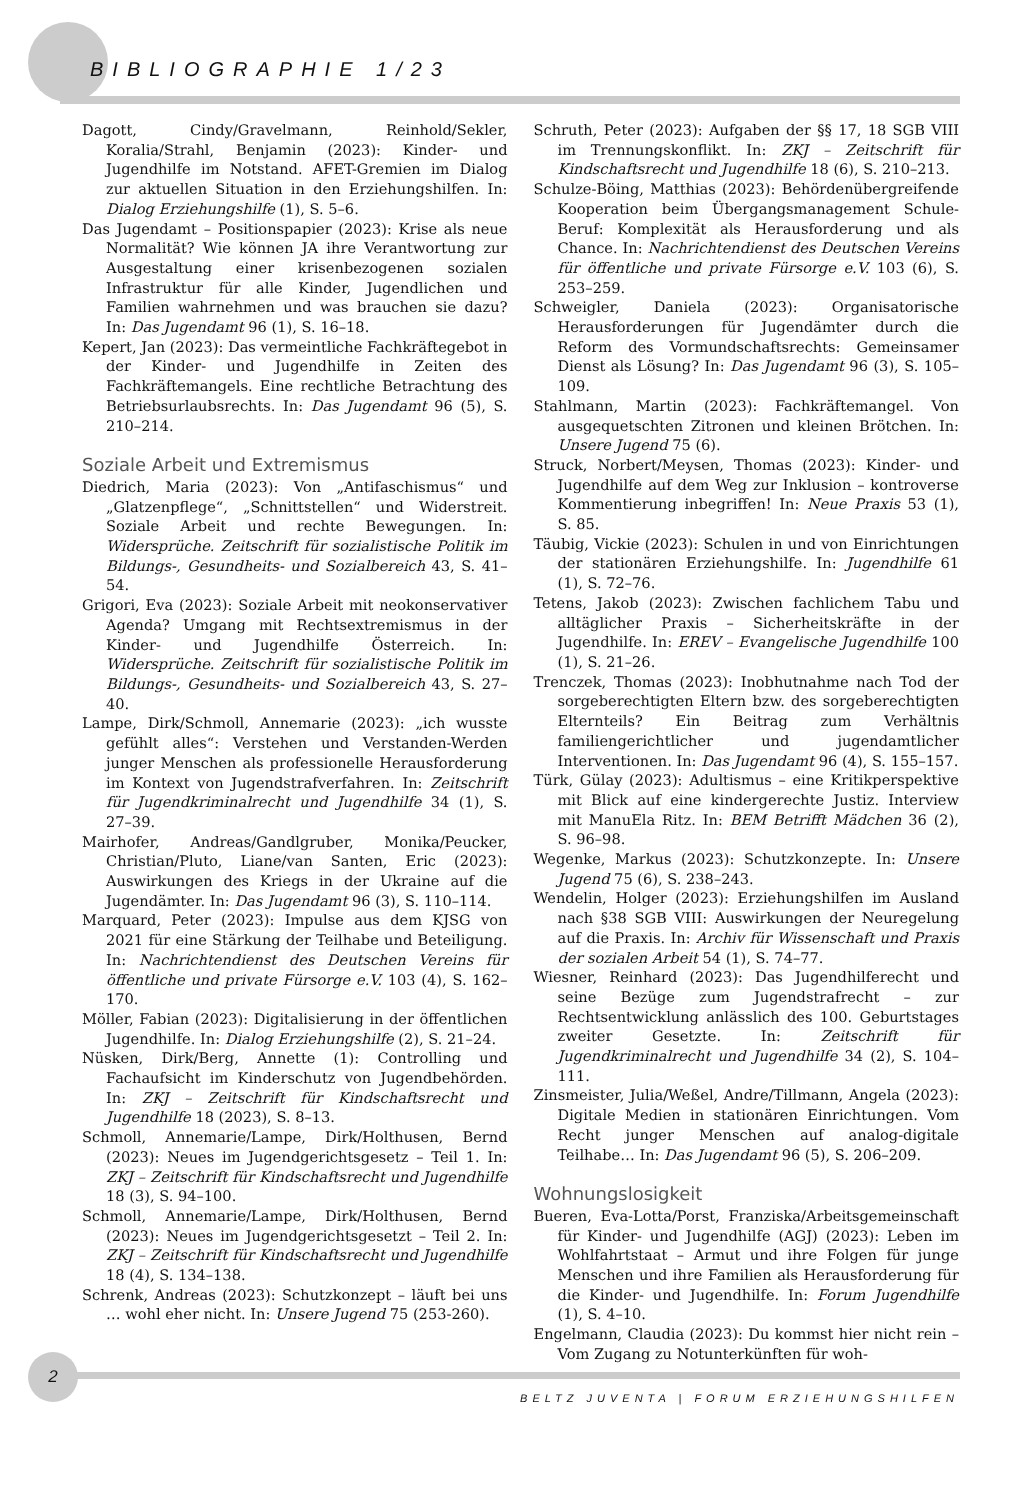BIBLIOGRAPHIE 1/23
Dagott, Cindy/Gravelmann, Reinhold/Sekler, Koralia/Strahl, Benjamin (2023): Kinder- und Jugendhilfe im Notstand. AFET-Gremien im Dialog zur aktuellen Situation in den Erziehungshilfen. In: Dialog Erziehungshilfe (1), S. 5–6.
Das Jugendamt – Positionspapier (2023): Krise als neue Normalität? Wie können JA ihre Verantwortung zur Ausgestaltung einer krisenbezogenen sozialen Infrastruktur für alle Kinder, Jugendlichen und Familien wahrnehmen und was brauchen sie dazu? In: Das Jugendamt 96 (1), S. 16–18.
Kepert, Jan (2023): Das vermeintliche Fachkräftegebot in der Kinder- und Jugendhilfe in Zeiten des Fachkräftemangels. Eine rechtliche Betrachtung des Betriebsurlaubsrechts. In: Das Jugendamt 96 (5), S. 210–214.
Soziale Arbeit und Extremismus
Diedrich, Maria (2023): Von „Antifaschismus“ und „Glatzenpflege“, „Schnittstellen“ und Widerstreit. Soziale Arbeit und rechte Bewegungen. In: Widersprüche. Zeitschrift für sozialistische Politik im Bildungs-, Gesundheits- und Sozialbereich 43, S. 41–54.
Grigori, Eva (2023): Soziale Arbeit mit neokonservativer Agenda? Umgang mit Rechtsextremismus in der Kinder- und Jugendhilfe Österreich. In: Widersprüche. Zeitschrift für sozialistische Politik im Bildungs-, Gesundheits- und Sozialbereich 43, S. 27–40.
Lampe, Dirk/Schmoll, Annemarie (2023): „ich wusste gefühlt alles“: Verstehen und Verstanden-Werden junger Menschen als professionelle Herausforderung im Kontext von Jugendstrafverfahren. In: Zeitschrift für Jugendkriminalrecht und Jugendhilfe 34 (1), S. 27–39.
Mairhofer, Andreas/Gandlgruber, Monika/Peucker, Christian/Pluto, Liane/van Santen, Eric (2023): Auswirkungen des Kriegs in der Ukraine auf die Jugendämter. In: Das Jugendamt 96 (3), S. 110–114.
Marquard, Peter (2023): Impulse aus dem KJSG von 2021 für eine Stärkung der Teilhabe und Beteiligung. In: Nachrichtendienst des Deutschen Vereins für öffentliche und private Fürsorge e.V. 103 (4), S. 162–170.
Möller, Fabian (2023): Digitalisierung in der öffentlichen Jugendhilfe. In: Dialog Erziehungshilfe (2), S. 21–24.
Nüsken, Dirk/Berg, Annette (1): Controlling und Fachaufsicht im Kinderschutz von Jugendbehörden. In: ZKJ – Zeitschrift für Kindschaftsrecht und Jugendhilfe 18 (2023), S. 8–13.
Schmoll, Annemarie/Lampe, Dirk/Holthusen, Bernd (2023): Neues im Jugendgerichtsgesetz – Teil 1. In: ZKJ – Zeitschrift für Kindschaftsrecht und Jugendhilfe 18 (3), S. 94–100.
Schmoll, Annemarie/Lampe, Dirk/Holthusen, Bernd (2023): Neues im Jugendgerichtsgesetzt – Teil 2. In: ZKJ – Zeitschrift für Kindschaftsrecht und Jugendhilfe 18 (4), S. 134–138.
Schrenk, Andreas (2023): Schutzkonzept – läuft bei uns … wohl eher nicht. In: Unsere Jugend 75 (253-260).
Schruth, Peter (2023): Aufgaben der §§ 17, 18 SGB VIII im Trennungskonflikt. In: ZKJ – Zeitschrift für Kindschaftsrecht und Jugendhilfe 18 (6), S. 210–213.
Schulze-Böing, Matthias (2023): Behördenübergreifende Kooperation beim Übergangsmanagement Schule-Beruf: Komplexität als Herausforderung und als Chance. In: Nachrichtendienst des Deutschen Vereins für öffentliche und private Fürsorge e.V. 103 (6), S. 253–259.
Schweigler, Daniela (2023): Organisatorische Herausforderungen für Jugendämter durch die Reform des Vormundschaftsrechts: Gemeinsamer Dienst als Lösung? In: Das Jugendamt 96 (3), S. 105–109.
Stahlmann, Martin (2023): Fachkräftemangel. Von ausgequetschten Zitronen und kleinen Brötchen. In: Unsere Jugend 75 (6).
Struck, Norbert/Meysen, Thomas (2023): Kinder- und Jugendhilfe auf dem Weg zur Inklusion – kontroverse Kommentierung inbegriffen! In: Neue Praxis 53 (1), S. 85.
Täubig, Vickie (2023): Schulen in und von Einrichtungen der stationären Erziehungshilfe. In: Jugendhilfe 61 (1), S. 72–76.
Tetens, Jakob (2023): Zwischen fachlichem Tabu und alltäglicher Praxis – Sicherheitskräfte in der Jugendhilfe. In: EREV – Evangelische Jugendhilfe 100 (1), S. 21–26.
Trenczek, Thomas (2023): Inobhutnahme nach Tod der sorgeberechtigten Eltern bzw. des sorgeberechtigten Elternteils? Ein Beitrag zum Verhältnis familiengerichtlicher und jugendamtlicher Interventionen. In: Das Jugendamt 96 (4), S. 155–157.
Türk, Gülay (2023): Adultismus – eine Kritikperspektive mit Blick auf eine kindergerechte Justiz. Interview mit ManuEla Ritz. In: BEM Betrifft Mädchen 36 (2), S. 96–98.
Wegenke, Markus (2023): Schutzkonzepte. In: Unsere Jugend 75 (6), S. 238–243.
Wendelin, Holger (2023): Erziehungshilfen im Ausland nach §38 SGB VIII: Auswirkungen der Neuregelung auf die Praxis. In: Archiv für Wissenschaft und Praxis der sozialen Arbeit 54 (1), S. 74–77.
Wiesner, Reinhard (2023): Das Jugendhilferecht und seine Bezüge zum Jugendstrafrecht – zur Rechtsentwicklung anlässlich des 100. Geburtstages zweiter Gesetzte. In: Zeitschrift für Jugendkriminalrecht und Jugendhilfe 34 (2), S. 104–111.
Zinsmeister, Julia/Weßel, Andre/Tillmann, Angela (2023): Digitale Medien in stationären Einrichtungen. Vom Recht junger Menschen auf analog-digitale Teilhabe… In: Das Jugendamt 96 (5), S. 206–209.
Wohnungslosigkeit
Bueren, Eva-Lotta/Porst, Franziska/Arbeitsgemeinschaft für Kinder- und Jugendhilfe (AGJ) (2023): Leben im Wohlfahrtstaat – Armut und ihre Folgen für junge Menschen und ihre Familien als Herausforderung für die Kinder- und Jugendhilfe. In: Forum Jugendhilfe (1), S. 4–10.
Engelmann, Claudia (2023): Du kommst hier nicht rein – Vom Zugang zu Notunterkünften für woh-
2
BELTZ JUVENTA | FORUM ERZIEHUNGSHILFEN